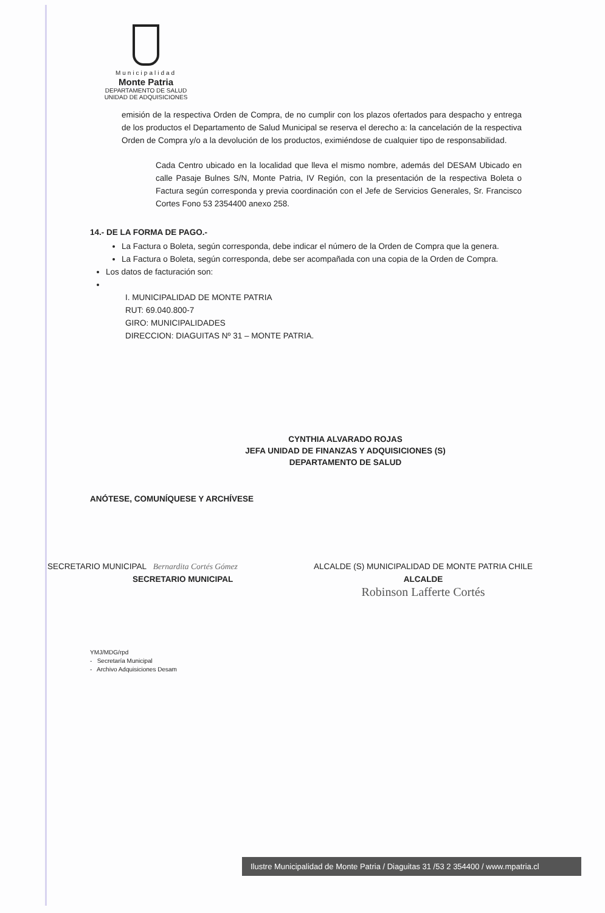Municipalidad
Monte Patria
DEPARTAMENTO DE SALUD
UNIDAD DE ADQUISICIONES
emisión de la respectiva Orden de Compra, de no cumplir con los plazos ofertados para despacho y entrega de los productos el Departamento de Salud Municipal se reserva el derecho a: la cancelación de la respectiva Orden de Compra y/o a la devolución de los productos, eximiéndose de cualquier tipo de responsabilidad.
Cada Centro ubicado en la localidad que lleva el mismo nombre, además del DESAM Ubicado en calle Pasaje Bulnes S/N, Monte Patria, IV Región, con la presentación de la respectiva Boleta o Factura según corresponda y previa coordinación con el Jefe de Servicios Generales, Sr. Francisco Cortes Fono 53 2354400 anexo 258.
14.- DE LA FORMA DE PAGO.-
La Factura o Boleta, según corresponda, debe indicar el número de la Orden de Compra que la genera.
La Factura o Boleta, según corresponda, debe ser acompañada con una copia de la Orden de Compra.
Los datos de facturación son:
I. MUNICIPALIDAD DE MONTE PATRIA
RUT: 69.040.800-7
GIRO: MUNICIPALIDADES
DIRECCION: DIAGUITAS Nº 31 – MONTE PATRIA.
CYNTHIA ALVARADO ROJAS
JEFA UNIDAD DE FINANZAS Y ADQUISICIONES (S)
DEPARTAMENTO DE SALUD
ANÓTESE, COMUNÍQUESE Y ARCHÍVESE
SECRETARIO MUNICIPAL Bernardita Cortés Gómez
SECRETARIO MUNICIPAL
ALCALDE (S) MUNICIPALIDAD DE MONTE PATRIA CHILE
ALCALDE
Robinson Lafferte Cortés
YMJ/MDG/rpd
- Secretaría Municipal
- Archivo Adquisiciones Desam
Ilustre Municipalidad de Monte Patria / Diaguitas 31 /53 2 354400 / www.mpatria.cl